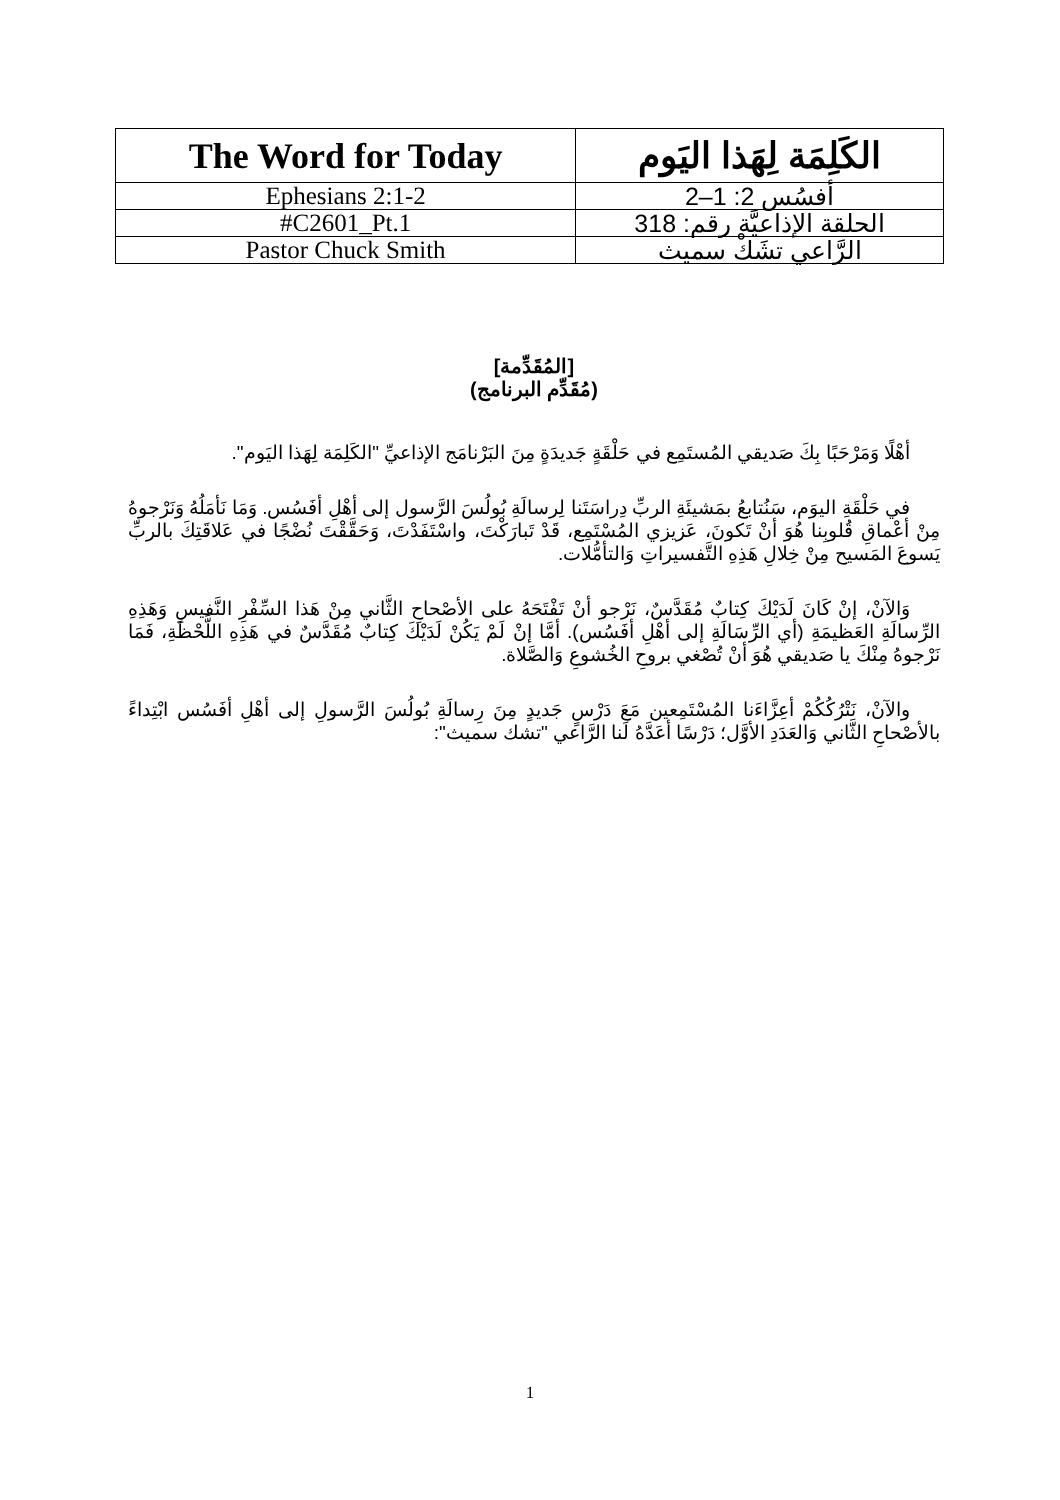| The Word for Today | الكَلِمَة لِهَذا اليَوم |
| Ephesians 2:1-2 | أفسُس 2: 1–2 |
| #C2601_Pt.1 | الحلقة الإذاعيَّة رقم: 318 |
| Pastor Chuck Smith | الرَّاعي تشَكْ سميث |
[المُقَدِّمة]
(مُقَدِّم البرنامج)
أهْلًا وَمَرْحَبًا بِكَ صَديقي المُستَمِع في حَلْقَةٍ جَديدَةٍ مِنَ البَرْنامَج الإذاعيِّ "الكَلِمَة لِهَذا اليَوم".
في حَلْقَةِ اليوَم، سَنُتابعُ بمَشيئَةِ الربِّ دِراسَتَنا لِرسالَةِ بُولُسَ الرَّسول إلى أهْلِ أفَسُس. وَمَا نَأمَلُهُ وَنَرْجوهُ مِنْ أعْماقِ قُلوبِنا هُوَ أنْ تَكونَ، عَزيزي المُسْتَمِع، قَدْ تَبارَكْتَ، واسْتَفَدْتَ، وَحَقَّقْتَ نُضْجًا في عَلاقَتِكَ بالربِّ يَسوعَ المَسيح مِنْ خِلالِ هَذِهِ التَّفسيراتِ وَالتأمُّلات.
وَالآنْ، إنْ كَانَ لَدَيْكَ كِتابٌ مُقَدَّسٌ، نَرْجو أنْ تَفْتَحَهُ على الأصْحاحِ الثَّاني مِنْ هَذا السِّفْرِ النَّفيسِ وَهَذِهِ الرِّسالَةِ العَظيمَةِ (أي الرِّسَالَةِ إلى أهْلِ أفَسُس). أمَّا إنْ لَمْ يَكُنْ لَدَيْكَ كِتابٌ مُقَدَّسٌ في هَذِهِ اللَّحْظَةِ، فَمَا نَرْجوهُ مِنْكَ يا صَديقي هُوَ أنْ تُصْغي بروحِ الخُشوعِ وَالصَّلاة.
والآنْ، نَتْرُكُكُمْ أعِزَّاءَنا المُسْتَمِعين مَعَ دَرْسٍ جَديدٍ مِنَ رِسالَةِ بُولُسَ الرَّسولِ إلى أهْلِ أفَسُس ابْتِداءً بالأصْحاحِ الثَّاني وَالعَدَدِ الأوَّل؛ دَرْسًا أعَدَّهُ لَنا الرَّاعي "تشك سميث":
1